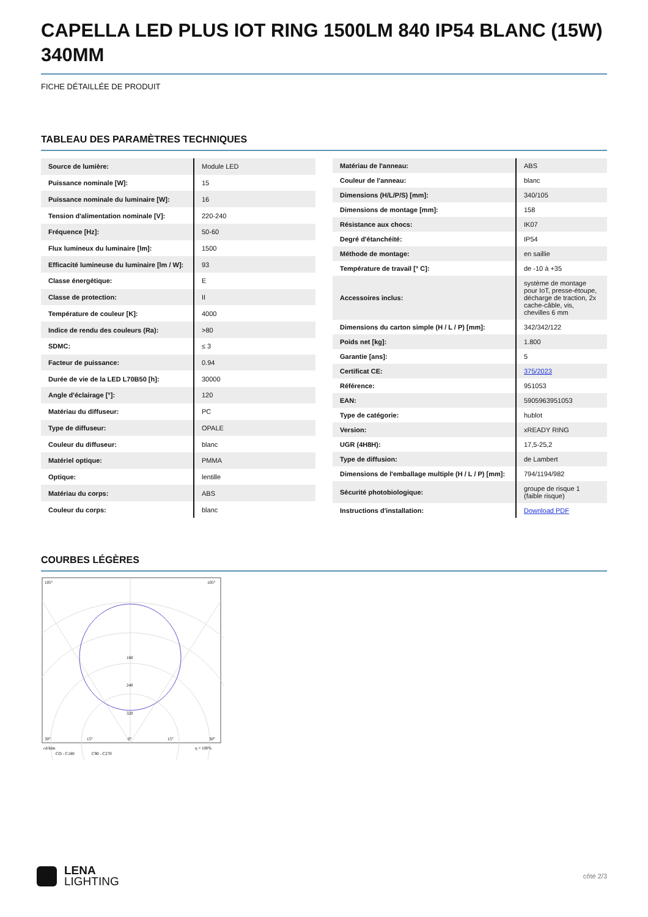CAPELLA LED PLUS IOT RING 1500LM 840 IP54 BLANC (15W) 340MM
FICHE DÉTAILLÉE DE PRODUIT
TABLEAU DES PARAMÈTRES TECHNIQUES
| Source de lumière: | Module LED |
| Puissance nominale [W]: | 15 |
| Puissance nominale du luminaire [W]: | 16 |
| Tension d'alimentation nominale [V]: | 220-240 |
| Fréquence [Hz]: | 50-60 |
| Flux lumineux du luminaire [lm]: | 1500 |
| Efficacité lumineuse du luminaire [lm / W]: | 93 |
| Classe énergétique: | E |
| Classe de protection: | II |
| Température de couleur [K]: | 4000 |
| Indice de rendu des couleurs (Ra): | >80 |
| SDMC: | ≤ 3 |
| Facteur de puissance: | 0.94 |
| Durée de vie de la LED L70B50 [h]: | 30000 |
| Angle d'éclairage [°]: | 120 |
| Matériau du diffuseur: | PC |
| Type de diffuseur: | OPALE |
| Couleur du diffuseur: | blanc |
| Matériel optique: | PMMA |
| Optique: | lentille |
| Matériau du corps: | ABS |
| Couleur du corps: | blanc |
| Matériau de l'anneau: | ABS |
| Couleur de l'anneau: | blanc |
| Dimensions (H/L/P/S) [mm]: | 340/105 |
| Dimensions de montage [mm]: | 158 |
| Résistance aux chocs: | IK07 |
| Degré d'étanchéité: | IP54 |
| Méthode de montage: | en saillie |
| Température de travail [° C]: | de -10 à +35 |
| Accessoires inclus: | système de montage pour IoT, presse-étoupe, décharge de traction, 2x cache-câble, vis, chevilles 6 mm |
| Dimensions du carton simple (H / L / P) [mm]: | 342/342/122 |
| Poids net [kg]: | 1.800 |
| Garantie [ans]: | 5 |
| Certificat CE: | 375/2023 |
| Référence: | 951053 |
| EAN: | 5905963951053 |
| Type de catégorie: | hublot |
| Version: | xREADY RING |
| UGR (4H8H): | 17,5-25,2 |
| Type de diffusion: | de Lambert |
| Dimensions de l'emballage multiple (H / L / P) [mm]: | 794/1194/982 |
| Sécurité photobiologique: | groupe de risque 1 (faible risque) |
| Instructions d'installation: | Download PDF |
COURBES LÉGÈRES
105°
105°
160
240
320
30°
15°
0°
15°
30°
cd/klm
CO - C180
C90 - C270
η = 100%
LENA
LIGHTING
côté 2/3